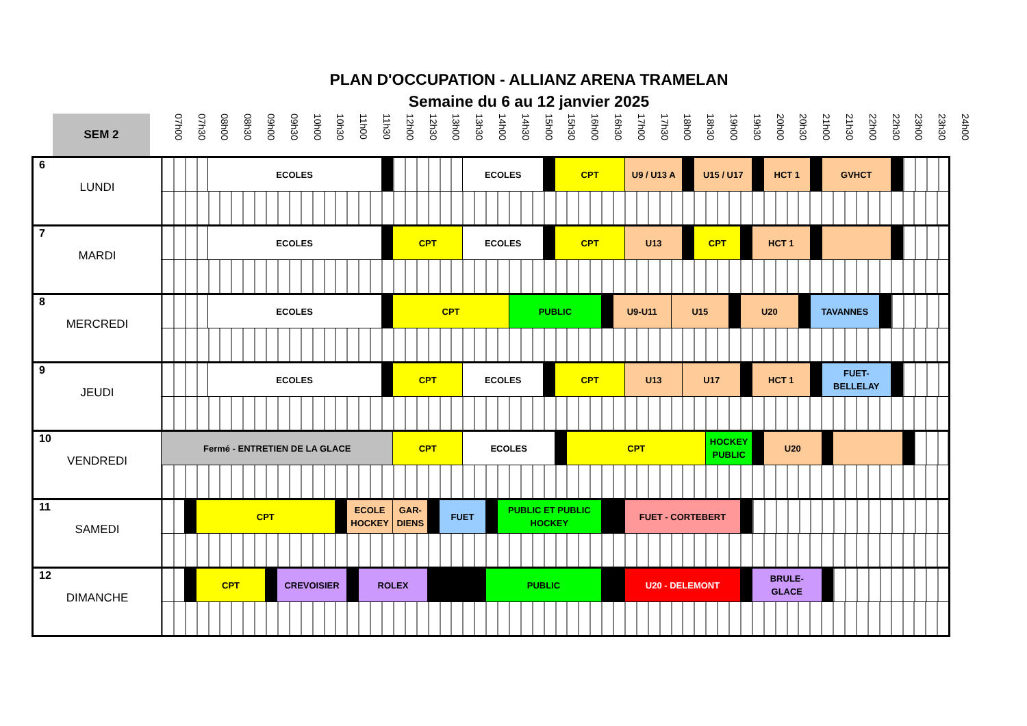PLAN D'OCCUPATION - ALLIANZ ARENA TRAMELAN
Semaine du 6 au 12 janvier 2025
SEM 2
07h00
07h30
08h00
08h30
09h00
09h30
10h00
10h30
11h00
11h30
12h00
12h30
13h00
13h30
14h00
14h30
15h00
15h30
16h00
16h30
17h00
17h30
18h00
18h30
19h00
19h30
20h00
20h30
21h00
21h30
22h00
22h30
23h00
23h30
24h00
| 6 LUNDI | | | | ECOLES | | | | | | | | | | ECOLES | | | | | CPT | | | | U9 / U13 A | | | U15 / U17 | | | | | HCT 1 | | | GVHCT | | | | | |
| 7 MARDI | | | | ECOLES | | | | | | | CPT | | | ECOLES | | | | | CPT | | | | U13 | | | CPT | | | | HCT 1 | | | | | | | | | |
| 8 MERCREDI | | | | ECOLES | | | | | | | CPT | | | | | | PUBLIC | | | | | U9-U11 | | U15 | | | | | U20 | | | | TAVANNES | | | | | | |
| 9 JEUDI | | | | ECOLES | | | | | | | CPT | | | ECOLES | | | | | CPT | | | | U13 | | U17 | | | | | HCT 1 | | | | FUET- BELLELAY | | | | | |
| 10 VENDREDI | Fermé - ENTRETIEN DE LA GLACE | | | | | | | | | | CPT | | | ECOLES | | | | | | CPT | | | | | | | HOCKEY PUBLIC | | | | U20 | | | | | | | | |
| 11 SAMEDI | | | CPT | | | | | ECOLE HOCKEY | | | GAR- DIENS | | FUET | | | PUBLIC ET PUBLIC HOCKEY | | | | | | | FUET - CORTEBERT | | | | | | | | | | | | | | | | |
| 12 DIMANCHE | | | CPT | | | CREVOISIER | | | ROLEX | | | | | | PUBLIC | | | | | | | | U20 - DELEMONT | | | | | | | BRULE- GLACE | | | | | | | | | |